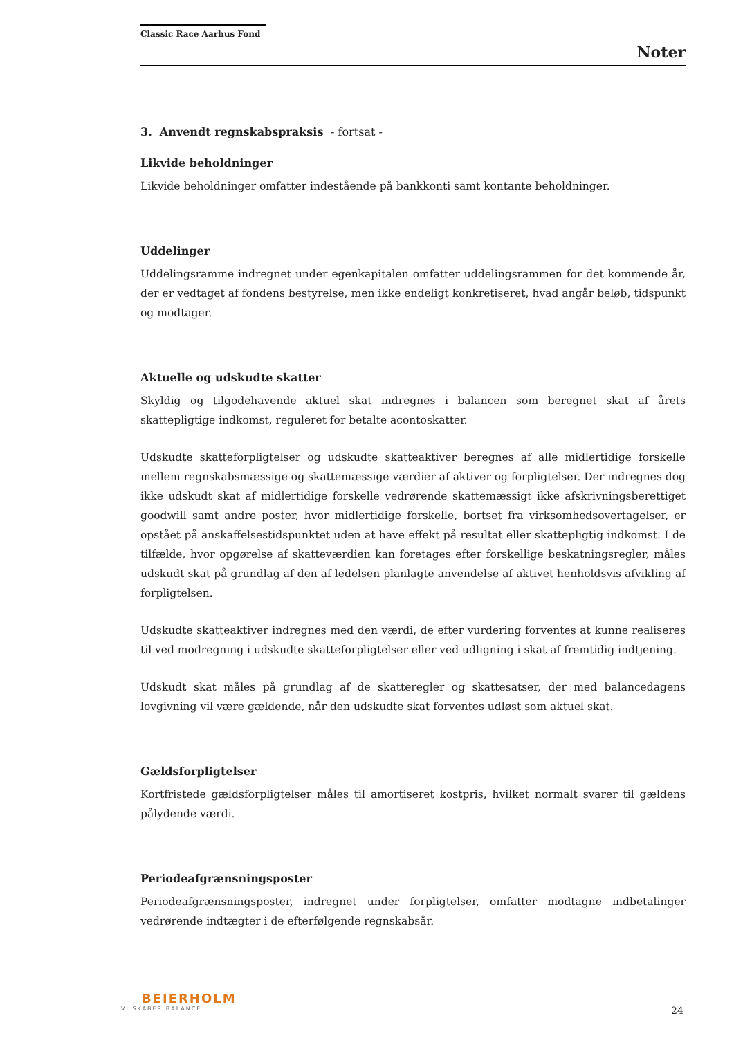Classic Race Aarhus Fond
Noter
3. Anvendt regnskabspraksis - fortsat -
Likvide beholdninger
Likvide beholdninger omfatter indestående på bankkonti samt kontante beholdninger.
Uddelinger
Uddelingsramme indregnet under egenkapitalen omfatter uddelingsrammen for det kommende år, der er vedtaget af fondens bestyrelse, men ikke endeligt konkretiseret, hvad angår beløb, tidspunkt og modtager.
Aktuelle og udskudte skatter
Skyldig og tilgodehavende aktuel skat indregnes i balancen som beregnet skat af årets skattepligtige indkomst, reguleret for betalte acontoskatter.
Udskudte skatteforpligtelser og udskudte skatteaktiver beregnes af alle midlertidige forskelle mellem regnskabsmæssige og skattemæssige værdier af aktiver og forpligtelser. Der indregnes dog ikke udskudt skat af midlertidige forskelle vedrørende skattemæssigt ikke afskrivningsberettiget goodwill samt andre poster, hvor midlertidige forskelle, bortset fra virksomhedsovertagelser, er opstået på anskaffelsestidspunktet uden at have effekt på resultat eller skattepligtig indkomst. I de tilfælde, hvor opgørelse af skatteværdien kan foretages efter forskellige beskatningsregler, måles udskudt skat på grundlag af den af ledelsen planlagte anvendelse af aktivet henholdsvis afvikling af forpligtelsen.
Udskudte skatteaktiver indregnes med den værdi, de efter vurdering forventes at kunne realiseres til ved modregning i udskudte skatteforpligtelser eller ved udligning i skat af fremtidig indtjening.
Udskudt skat måles på grundlag af de skatteregler og skattesatser, der med balancedagens lovgivning vil være gældende, når den udskudte skat forventes udløst som aktuel skat.
Gældsforpligtelser
Kortfristede gældsforpligtelser måles til amortiseret kostpris, hvilket normalt svarer til gældens pålydende værdi.
Periodeafgrænsningsposter
Periodeafgrænsningsposter, indregnet under forpligtelser, omfatter modtagne indbetalinger vedrørende indtægter i de efterfølgende regnskabsår.
BEIERHOLM
VI SKABER BALANCE
24